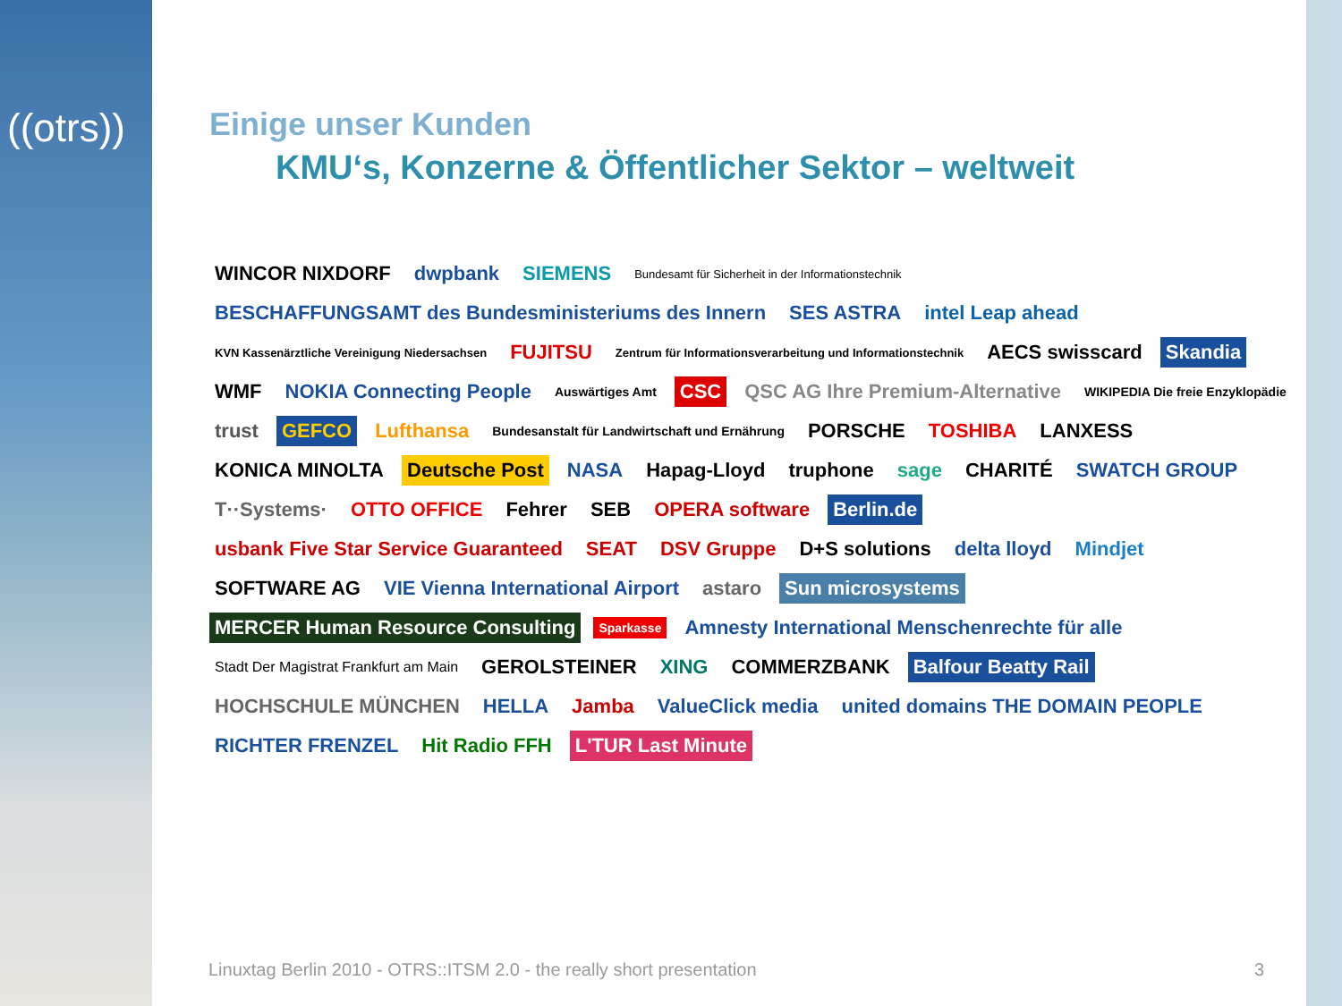((otrs))
Einige unser Kunden
KMU‘s, Konzerne & Öffentlicher Sektor – weltweit
WINCOR NIXDORF dwpbank SIEMENS Bundesamt für Sicherheit in der Informationstechnik BESCHAFFUNGSAMT des Bundesministeriums des Innern SES ASTRA intel Leap ahead KVN Kassenärztliche Vereinigung Niedersachsen FUJITSU Zentrum für Informationsverarbeitung und Informationstechnik AECS swisscard Skandia WMF NOKIA Connecting People Auswärtiges Amt CSC QSC AG Ihre Premium-Alternative WIKIPEDIA Die freie Enzyklopädie trust GEFCO Lufthansa Bundesanstalt für Landwirtschaft und Ernährung PORSCHE TOSHIBA LANXESS KONICA MINOLTA Deutsche Post NASA Hapag-Lloyd truphone sage CHARITÉ SWATCH GROUP T··Systems· OTTO OFFICE Fehrer SEB OPERA software Berlin.de usbank Five Star Service Guaranteed SEAT DSV Gruppe D+S solutions delta lloyd Mindjet SOFTWARE AG VIE Vienna International Airport astaro Sun microsystems MERCER Human Resource Consulting Sparkasse Amnesty International Menschenrechte für alle Stadt Der Magistrat Frankfurt am Main GEROLSTEINER XING COMMERZBANK Balfour Beatty Rail HOCHSCHULE MÜNCHEN HELLA Jamba ValueClick media united domains THE DOMAIN PEOPLE RICHTER FRENZEL Hit Radio FFH L'TUR Last Minute
Linuxtag Berlin 2010 - OTRS::ITSM 2.0 - the really short presentation 3